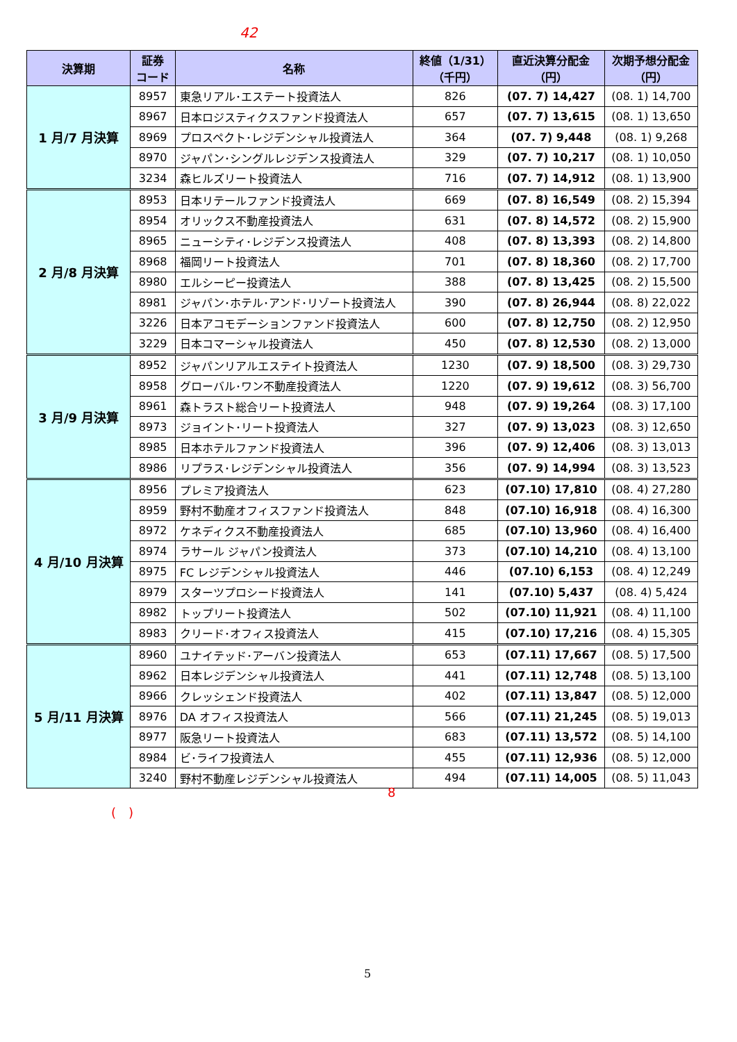42
| 決算期 | 証券 コード | 名称 | 終値（1/31） （千円） | 直近決算分配金 （円） | 次期予想分配金 （円） |
| --- | --- | --- | --- | --- | --- |
| 1 月/7 月決算 | 8957 | 東急リアル･エステート投資法人 | 826 | (07. 7) 14,427 | (08. 1) 14,700 |
| | 8967 | 日本ロジスティクスファンド投資法人 | 657 | (07. 7) 13,615 | (08. 1) 13,650 |
| | 8969 | プロスペクト･レジデンシャル投資法人 | 364 | (07. 7) 9,448 | (08. 1) 9,268 |
| | 8970 | ジャパン･シングルレジデンス投資法人 | 329 | (07. 7) 10,217 | (08. 1) 10,050 |
| | 3234 | 森ヒルズリート投資法人 | 716 | (07. 7) 14,912 | (08. 1) 13,900 |
| 2 月/8 月決算 | 8953 | 日本リテールファンド投資法人 | 669 | (07. 8) 16,549 | (08. 2) 15,394 |
| | 8954 | オリックス不動産投資法人 | 631 | (07. 8) 14,572 | (08. 2) 15,900 |
| | 8965 | ニューシティ･レジデンス投資法人 | 408 | (07. 8) 13,393 | (08. 2) 14,800 |
| | 8968 | 福岡リート投資法人 | 701 | (07. 8) 18,360 | (08. 2) 17,700 |
| | 8980 | エルシーピー投資法人 | 388 | (07. 8) 13,425 | (08. 2) 15,500 |
| | 8981 | ジャパン･ホテル･アンド･リゾート投資法人 | 390 | (07. 8) 26,944 | (08. 8) 22,022 |
| | 3226 | 日本アコモデーションファンド投資法人 | 600 | (07. 8) 12,750 | (08. 2) 12,950 |
| | 3229 | 日本コマーシャル投資法人 | 450 | (07. 8) 12,530 | (08. 2) 13,000 |
| 3 月/9 月決算 | 8952 | ジャパンリアルエステイト投資法人 | 1230 | (07. 9) 18,500 | (08. 3) 29,730 |
| | 8958 | グローバル･ワン不動産投資法人 | 1220 | (07. 9) 19,612 | (08. 3) 56,700 |
| | 8961 | 森トラスト総合リート投資法人 | 948 | (07. 9) 19,264 | (08. 3) 17,100 |
| | 8973 | ジョイント･リート投資法人 | 327 | (07. 9) 13,023 | (08. 3) 12,650 |
| | 8985 | 日本ホテルファンド投資法人 | 396 | (07. 9) 12,406 | (08. 3) 13,013 |
| | 8986 | リプラス･レジデンシャル投資法人 | 356 | (07. 9) 14,994 | (08. 3) 13,523 |
| 4 月/10 月決算 | 8956 | プレミア投資法人 | 623 | (07.10) 17,810 | (08. 4) 27,280 |
| | 8959 | 野村不動産オフィスファンド投資法人 | 848 | (07.10) 16,918 | (08. 4) 16,300 |
| | 8972 | ケネディクス不動産投資法人 | 685 | (07.10) 13,960 | (08. 4) 16,400 |
| | 8974 | ラサール ジャパン投資法人 | 373 | (07.10) 14,210 | (08. 4) 13,100 |
| | 8975 | FC レジデンシャル投資法人 | 446 | (07.10) 6,153 | (08. 4) 12,249 |
| | 8979 | スターツプロシード投資法人 | 141 | (07.10) 5,437 | (08. 4) 5,424 |
| | 8982 | トップリート投資法人 | 502 | (07.10) 11,921 | (08. 4) 11,100 |
| | 8983 | クリード･オフィス投資法人 | 415 | (07.10) 17,216 | (08. 4) 15,305 |
| 5 月/11 月決算 | 8960 | ユナイテッド･アーバン投資法人 | 653 | (07.11) 17,667 | (08. 5) 17,500 |
| | 8962 | 日本レジデンシャル投資法人 | 441 | (07.11) 12,748 | (08. 5) 13,100 |
| | 8966 | クレッシェンド投資法人 | 402 | (07.11) 13,847 | (08. 5) 12,000 |
| | 8976 | DA オフィス投資法人 | 566 | (07.11) 21,245 | (08. 5) 19,013 |
| | 8977 | 阪急リート投資法人 | 683 | (07.11) 13,572 | (08. 5) 14,100 |
| | 8984 | ビ･ライフ投資法人 | 455 | (07.11) 12,936 | (08. 5) 12,000 |
| | 3240 | 野村不動産レジデンシャル投資法人 | 494 | (07.11) 14,005 | (08. 5) 11,043 |
8
(　)
5